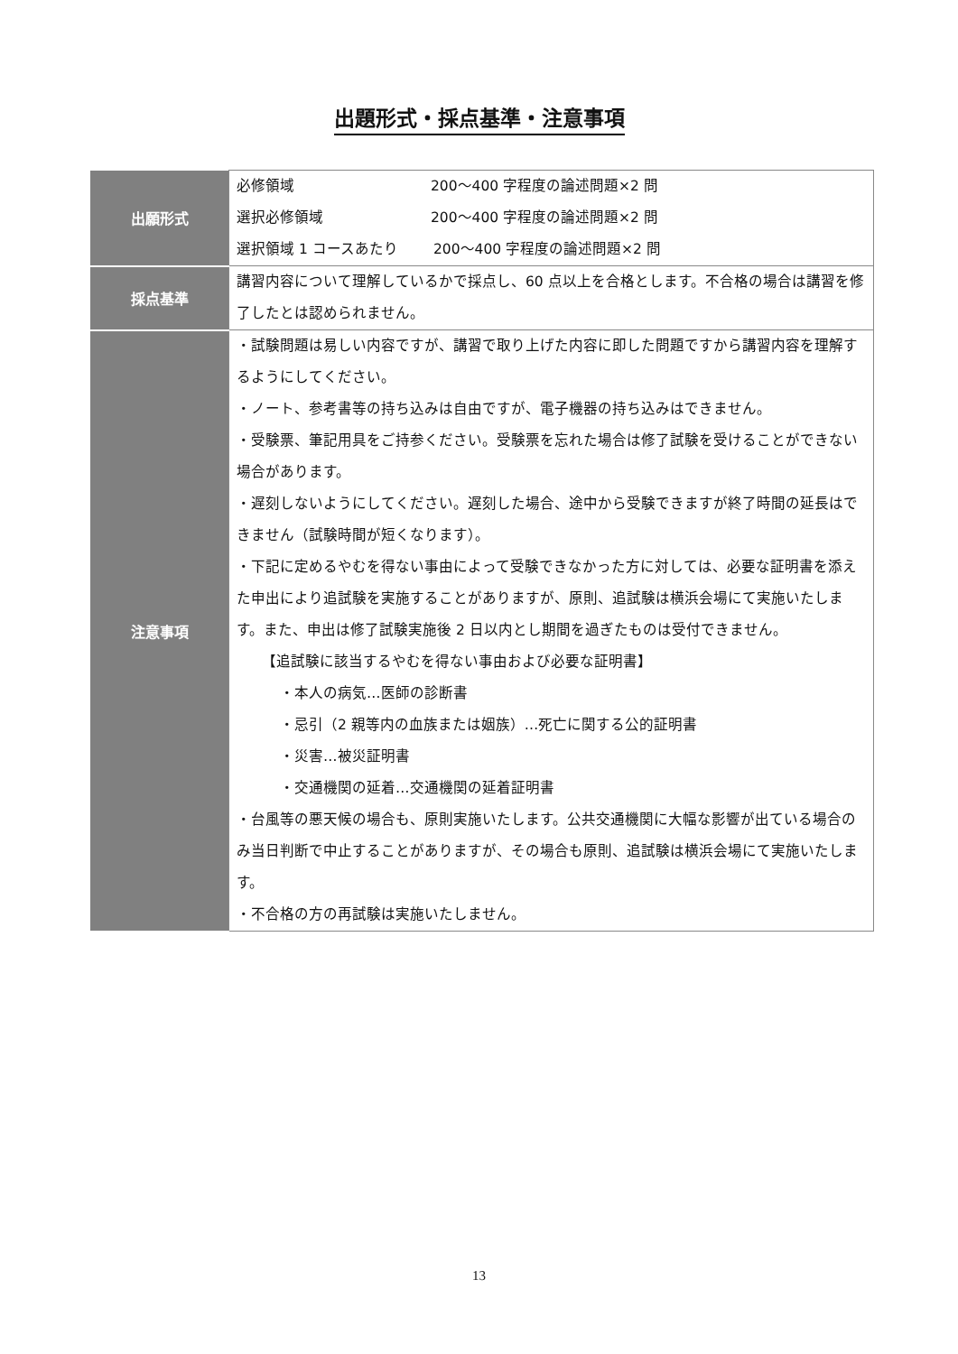出題形式・採点基準・注意事項
| 出願形式 | 必修領域 200～400 字程度の論述問題×2 問 選択必修領域 200～400 字程度の論述問題×2 問 選択領域 1 コースあたり 200～400 字程度の論述問題×2 問 |
| 採点基準 | 講習内容について理解しているかで採点し、60 点以上を合格とします。不合格の場合は講習を修了したとは認められません。 |
| 注意事項 | ・試験問題は易しい内容ですが、講習で取り上げた内容に即した問題ですから講習内容を理解するようにしてください。 ・ノート、参考書等の持ち込みは自由ですが、電子機器の持ち込みはできません。 ・受験票、筆記用具をご持参ください。受験票を忘れた場合は修了試験を受けることができない場合があります。 ・遅刻しないようにしてください。遅刻した場合、途中から受験できますが終了時間の延長はできません（試験時間が短くなります）。 ・下記に定めるやむを得ない事由によって受験できなかった方に対しては、必要な証明書を添えた申出により追試験を実施することがありますが、原則、追試験は横浜会場にて実施いたします。また、申出は修了試験実施後 2 日以内とし期間を過ぎたものは受付できません。 【追試験に該当するやむを得ない事由および必要な証明書】 ・本人の病気…医師の診断書 ・忌引（2 親等内の血族または姻族）…死亡に関する公的証明書 ・災害…被災証明書 ・交通機関の延着…交通機関の延着証明書 ・台風等の悪天候の場合も、原則実施いたします。公共交通機関に大幅な影響が出ている場合のみ当日判断で中止することがありますが、その場合も原則、追試験は横浜会場にて実施いたします。 ・不合格の方の再試験は実施いたしません。 |
13